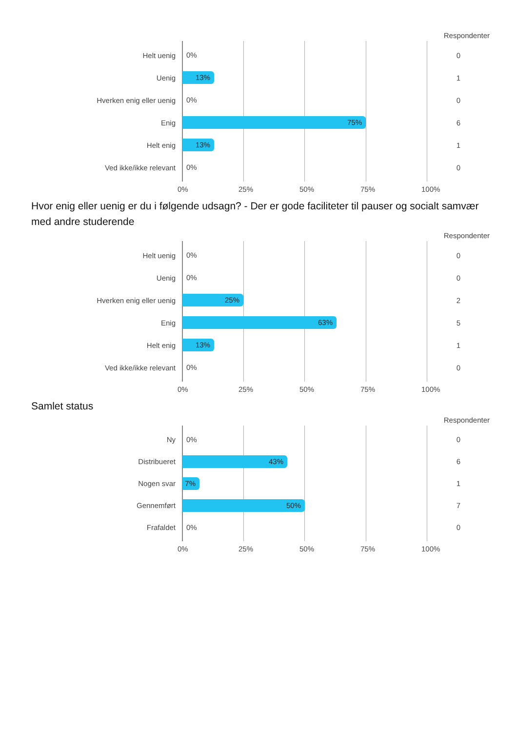Respondenter
Helt uenig
0%
0
Uenig
13%
1
Hverken enig eller uenig
0%
0
Enig
75%
6
Helt enig
13%
1
Ved ikke/ikke relevant
0%
0
0% 25% 50% 75% 100%
Hvor enig eller uenig er du i følgende udsagn? - Der er gode faciliteter til pauser og socialt samvær med andre studerende
Respondenter
Helt uenig
0%
0
Uenig
0%
0
Hverken enig eller uenig
25%
2
Enig
63%
5
Helt enig
13%
1
Ved ikke/ikke relevant
0%
0
0% 25% 50% 75% 100%
Samlet status
Respondenter
Ny
0%
0
Distribueret
43%
6
Nogen svar
7%
1
Gennemført
50%
7
Frafaldet
0%
0
0% 25% 50% 75% 100%